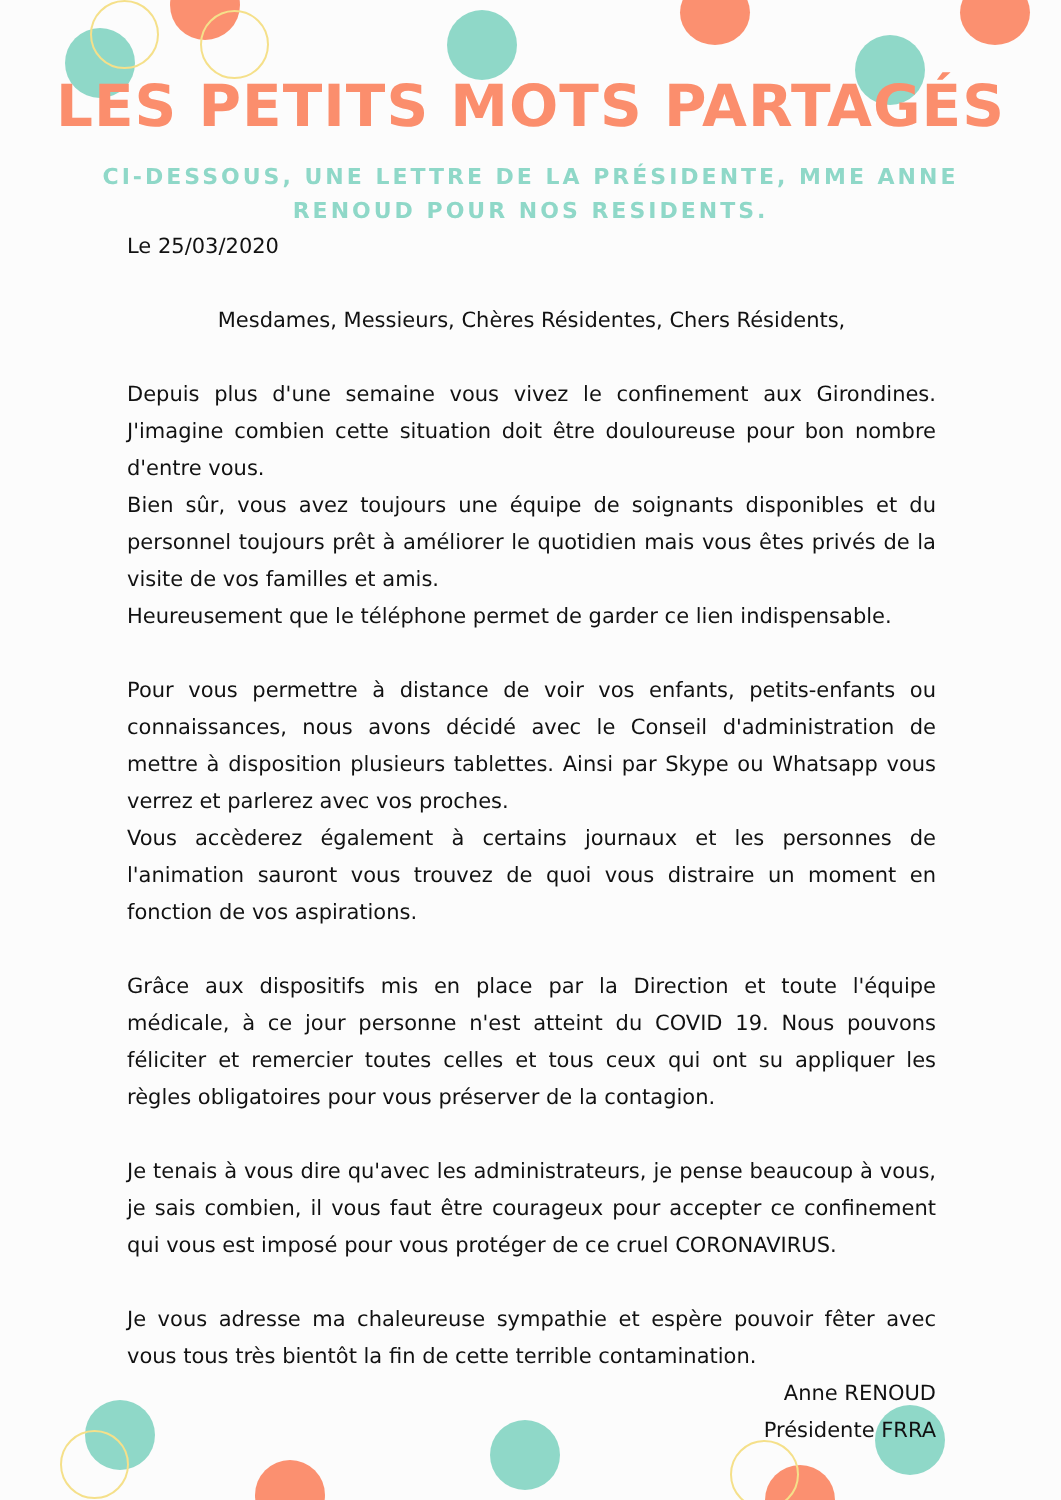LES PETITS MOTS PARTAGÉS
CI-DESSOUS, UNE LETTRE DE LA PRÉSIDENTE, MME ANNE RENOUD POUR NOS RESIDENTS.
Le 25/03/2020
Mesdames, Messieurs, Chères Résidentes, Chers Résidents,
Depuis plus d'une semaine vous vivez le confinement aux Girondines. J'imagine combien cette situation doit être douloureuse pour bon nombre d'entre vous.
Bien sûr, vous avez toujours une équipe de soignants disponibles et du personnel toujours prêt à améliorer le quotidien mais vous êtes privés de la visite de vos familles et amis.
Heureusement que le téléphone permet de garder ce lien indispensable.
Pour vous permettre à distance de voir vos enfants, petits-enfants ou connaissances, nous avons décidé avec le Conseil d'administration de mettre à disposition plusieurs tablettes. Ainsi par Skype ou Whatsapp vous verrez et parlerez avec vos proches.
Vous accèderez également à certains journaux et les personnes de l'animation sauront vous trouvez de quoi vous distraire un moment en fonction de vos aspirations.
Grâce aux dispositifs mis en place par la Direction et toute l'équipe médicale, à ce jour personne n'est atteint du COVID 19. Nous pouvons féliciter et remercier toutes celles et tous ceux qui ont su appliquer les règles obligatoires pour vous préserver de la contagion.
Je tenais à vous dire qu'avec les administrateurs, je pense beaucoup à vous, je sais combien, il vous faut être courageux pour accepter ce confinement qui vous est imposé pour vous protéger de ce cruel CORONAVIRUS.
Je vous adresse ma chaleureuse sympathie et espère pouvoir fêter avec vous tous très bientôt la fin de cette terrible contamination.
Anne RENOUD
Présidente FRRA